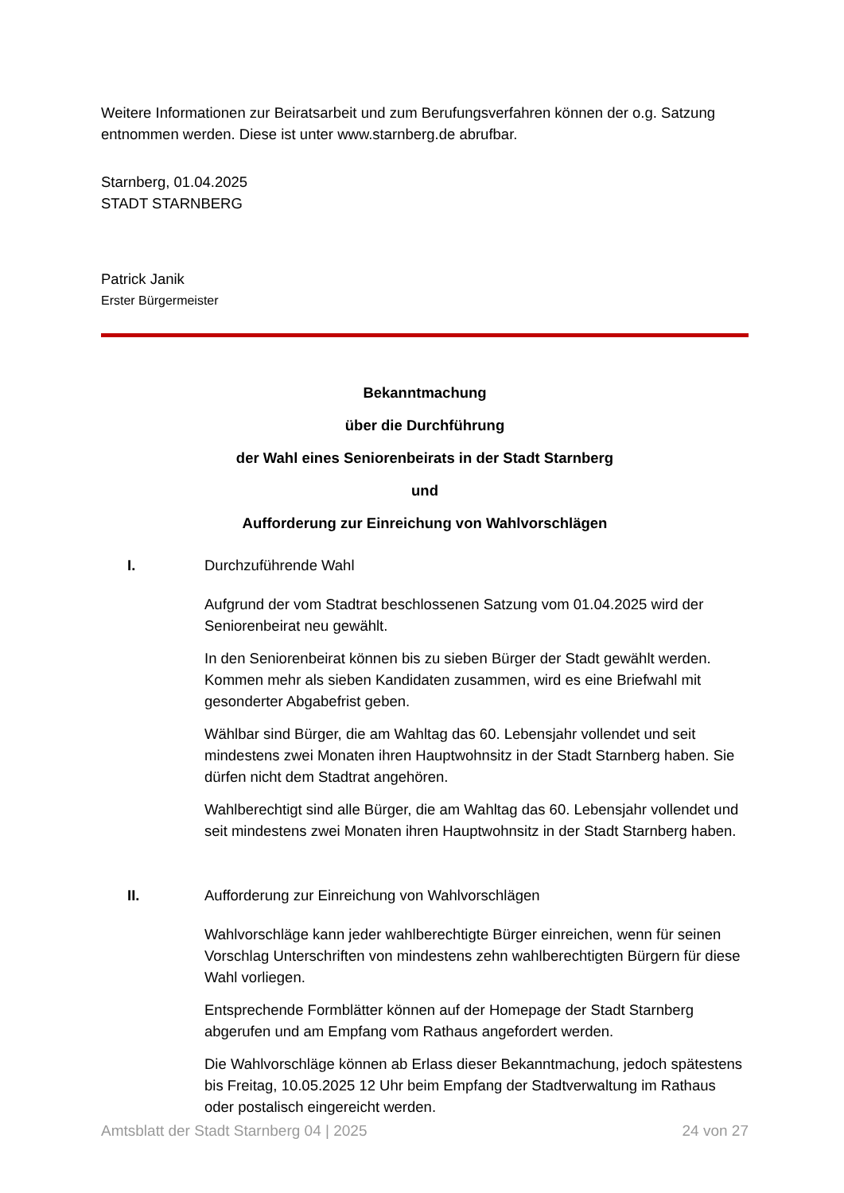Weitere Informationen zur Beiratsarbeit und zum Berufungsverfahren können der o.g. Satzung entnommen werden. Diese ist unter www.starnberg.de abrufbar.
Starnberg, 01.04.2025
STADT STARNBERG
Patrick Janik
Erster Bürgermeister
Bekanntmachung
über die Durchführung
der Wahl eines Seniorenbeirats in der Stadt Starnberg
und
Aufforderung zur Einreichung von Wahlvorschlägen
I. Durchzuführende Wahl
Aufgrund der vom Stadtrat beschlossenen Satzung vom 01.04.2025 wird der Seniorenbeirat neu gewählt.
In den Seniorenbeirat können bis zu sieben Bürger der Stadt gewählt werden. Kommen mehr als sieben Kandidaten zusammen, wird es eine Briefwahl mit gesonderter Abgabefrist geben.
Wählbar sind Bürger, die am Wahltag das 60. Lebensjahr vollendet und seit mindestens zwei Monaten ihren Hauptwohnsitz in der Stadt Starnberg haben. Sie dürfen nicht dem Stadtrat angehören.
Wahlberechtigt sind alle Bürger, die am Wahltag das 60. Lebensjahr vollendet und seit mindestens zwei Monaten ihren Hauptwohnsitz in der Stadt Starnberg haben.
II. Aufforderung zur Einreichung von Wahlvorschlägen
Wahlvorschläge kann jeder wahlberechtigte Bürger einreichen, wenn für seinen Vorschlag Unterschriften von mindestens zehn wahlberechtigten Bürgern für diese Wahl vorliegen.
Entsprechende Formblätter können auf der Homepage der Stadt Starnberg abgerufen und am Empfang vom Rathaus angefordert werden.
Die Wahlvorschläge können ab Erlass dieser Bekanntmachung, jedoch spätestens bis Freitag, 10.05.2025 12 Uhr beim Empfang der Stadtverwaltung im Rathaus oder postalisch eingereicht werden.
Amtsblatt der Stadt Starnberg 04 | 2025 24 von 27